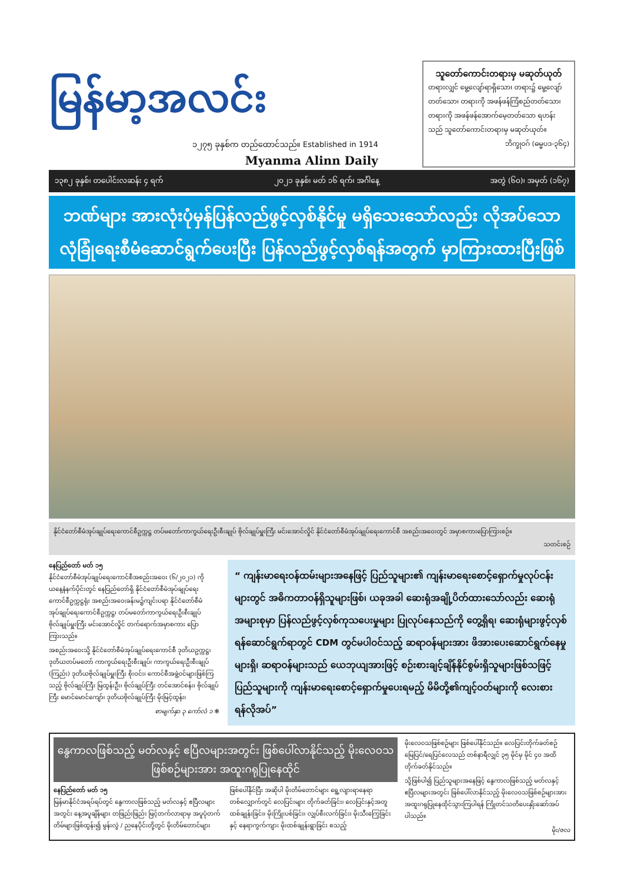မြန်မာ့အလင်း
၁၂၇၅ ခုနှစ်က တည်ထောင်သည်။ Established in 1914
Myanma Alinn Daily
သူတော်ကောင်းတရားမှ မဆုတ်ယုတ်
တရားလျှင် မွေ့လျော်ရာရှိသော၊ တရား၌ မွေ့လျော်တတ်သော၊ တရားကို အဖန်ဖန်ကြံစည်တတ်သော၊ တရားကို အဖန်ဖန်အောက်မေ့တတ်သော ရဟန်းသည် သူတော်ကောင်းတရားမှ မဆုတ်ယုတ်။
ဘိက္ခုဝဂ် (ဓမ္မပဒ-၃၆၄)
၁၃၈၂ ခုနှစ်၊ တပေါင်းလဆန်း ၄ ရက် ၂၀၂၁ ခုနှစ်၊ မတ် ၁၆ ရက်၊ အင်္ဂါနေ့ အတွဲ (၆၀)၊ အမှတ် (၁၆၇)
ဘဏ်များ အားလုံးပုံမှန်ပြန်လည်ဖွင့်လှစ်နိုင်မှု မရှိသေးသော်လည်း လိုအပ်သော လုံခြုံရေးစီမံဆောင်ရွက်ပေးပြီး ပြန်လည်ဖွင့်လှစ်ရန်အတွက် မှာကြားထားပြီးဖြစ်
နိုင်ငံတော်စီမံအုပ်ချုပ်ရေးကောင်စီဥက္ကဋ္ဌ တပ်မတော်ကာကွယ်ရေးဦးစီးချုပ် ဗိုလ်ချုပ်မှူးကြီး မင်းအောင်လှိုင် နိုင်ငံတော်စီမံအုပ်ချုပ်ရေးကောင်စီ အစည်းအဝေးတွင် အမှာစကားပြောကြားစဉ်။
သတင်းစဉ်
နေပြည်တော် မတ် ၁၅
နိုင်ငံတော်စီမံအုပ်ချုပ်ရေးကောင်စီအစည်းအဝေး (၆/၂၀၂၁) ကို ယနေ့နံနက်ပိုင်းတွင် နေပြည်တော်ရှိ နိုင်ငံတော်စီမံအုပ်ချုပ်ရေးကောင်စီဥက္ကဋ္ဌရုံး အစည်းအဝေးခန်းမ၌ကျင်းပရာ နိုင်ငံတော်စီမံအုပ်ချုပ်ရေးကောင်စီဥက္ကဋ္ဌ၊ တပ်မတော်ကာကွယ်ရေးဦးစီးချုပ် ဗိုလ်ချုပ်မှူးကြီး မင်းအောင်လှိုင် တက်ရောက်အမှာစကား ပြောကြားသည်။
အစည်းအဝေးသို့ နိုင်ငံတော်စီမံအုပ်ချုပ်ရေးကောင်စီ ဒုတိယဥက္ကဋ္ဌ၊ ဒုတိယတပ်မတော် ကာကွယ်ရေးဦးစီးချုပ်၊ ကာကွယ်ရေးဦးစီးချုပ် (ကြည်း) ဒုတိယဗိုလ်ချုပ်မှူးကြီး စိုးဝင်း၊ ကောင်စီအဖွဲ့ဝင်များဖြစ်ကြသည့် ဗိုလ်ချုပ်ကြီး မြထွန်းဦး၊ ဗိုလ်ချုပ်ကြီး တင်အောင်စန်း၊ ဗိုလ်ချုပ်ကြီး မောင်မောင်ကျော်၊ ဒုတိယဗိုလ်ချုပ်ကြီး မိုးမြင့်ထွန်း၊
စာမျက်နှာ ၃ ကော်လံ ၁ ✻
“ ကျန်းမာရေးဝန်ထမ်းများအနေဖြင့် ပြည်သူများ၏ ကျန်းမာရေးစောင့်ရှောက်မှုလုပ်ငန်းများတွင် အဓိကတာဝန်ရှိသူများဖြစ်၊ ယခုအခါ ဆေးရုံအချို့ပိတ်ထားသော်လည်း ဆေးရုံအများစုမှာ ပြန်လည်ဖွင့်လှစ်ကုသပေးမှုများ ပြုလုပ်နေသည်ကို တွေ့ရှိရ၊ ဆေးရုံများဖွင့်လှစ်ရန်ဆောင်ရွက်ရာတွင် CDM တွင်မပါဝင်သည့် ဆရာဝန်များအား ဖိအားပေးဆောင်ရွက်နေမှုများရှိ၊ ဆရာဝန်များသည် ယေဘုယျအားဖြင့် စဉ်းစားချင့်ချိန်နိုင်စွမ်းရှိသူများဖြစ်သဖြင့် ပြည်သူများကို ကျန်းမာရေးစောင့်ရှောက်မှုပေးရမည့် မိမိတို့၏ကျင့်ဝတ်များကို လေးစားရန်လိုအပ်”
နွေကာလဖြစ်သည့် မတ်လနှင့် ဧပြီလများအတွင်း ဖြစ်ပေါ်လာနိုင်သည့် မိုးလေဝသဖြစ်စဉ်များအား အထူးဂရုပြုနေထိုင်
နေပြည်တော် မတ် ၁၅
မြန်မာနိုင်ငံအရပ်ရပ်တွင် နွေကာလဖြစ်သည့် မတ်လနှင့် ဧပြီလများအတွင်း နေ့အပူချိန်များ တဖြည်းဖြည်း မြင့်တက်လာရာမှ အပူပုံတက် တိမ်များဖြစ်ထွန်း၍ မွန်းလွဲ / ညနေပိုင်းတို့တွင် မိုးတိမ်တောင်များ ဖြစ်ပေါ်နိုင်ပြီး အဆိုပါ မိုးတိမ်တောင်များ ရွေ့လျားရာနေရာတစ်လျှောက်တွင် လေပြင်းများ တိုက်ခတ်ခြင်း၊ လေပြင်းနှင့်အတူ ထစ်ချုန်းခြင်း၊ မိုးကြိုးပစ်ခြင်း၊ လျှပ်စီးလက်ခြင်း၊ မိုးသီးကြွေခြင်းနှင့် နေရာကွက်ကျား မိုးထစ်ချုန်းရွာခြင်း စသည့်
မိုးလေဝသဖြစ်စဉ်များ ဖြစ်ပေါ်နိုင်သည်။ လေပြင်းတိုက်ခတ်စဉ် မြေပြင်/ရေပြင်လေသည် တစ်နာရီလျှင် ၃၅ မိုင်မှ မိုင် ၄၀ အထိ တိုက်ခတ်နိုင်သည်။
သို့ဖြစ်ပါ၍ ပြည်သူများအနေဖြင့် နွေကာလဖြစ်သည့် မတ်လနှင့်ဧပြီလများအတွင်း ဖြစ်ပေါ်လာနိုင်သည့် မိုးလေဝသဖြစ်စဉ်များအား အထူးဂရုပြုနေထိုင်သွားကြပါရန် ကြိုတင်သတိပေးနှိုးဆော်အပ်ပါသည်။
မိုး/ဇလ